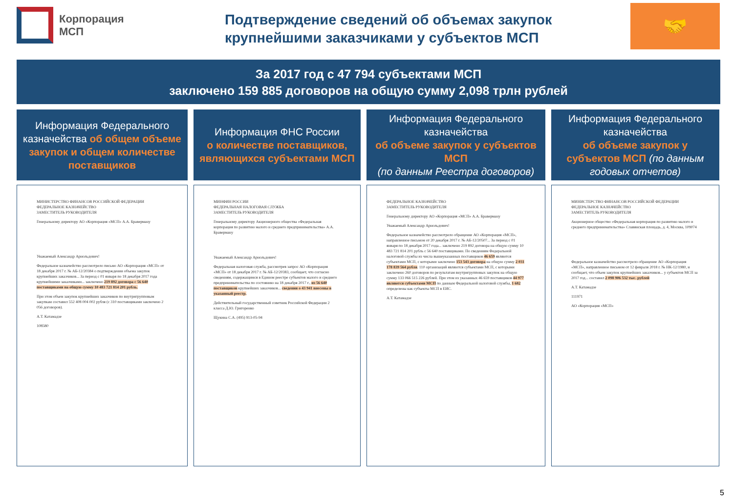Корпорация
МСП
Подтверждение сведений об объемах закупок
крупнейшими заказчиками у субъектов МСП
🤝
За 2017 год с 47 794 субъектами МСП
заключено 159 885 договоров на общую сумму 2,098 трлн рублей
Информация Федерального казначейства об общем объеме закупок и общем количестве поставщиков
Информация ФНС России
о количестве поставщиков, являющихся субъектами МСП
Информация Федерального казначейства
об объеме закупок у субъектов МСП
(по данным Реестра договоров)
Информация Федерального казначейства
об объеме закупок у субъектов МСП (по данным годовых отчетов)
МИНИСТЕРСТВО ФИНАНСОВ РОССИЙСКОЙ ФЕДЕРАЦИИ
ФЕДЕРАЛЬНОЕ КАЗНАЧЕЙСТВО
ЗАМЕСТИТЕЛЬ РУКОВОДИТЕЛЯ
Генеральному директору АО «Корпорация «МСП» А.А. Браверману
Уважаемый Александр Арнольдович!
Федеральное казначейство рассмотрело письмо АО «Корпорация «МСП» от 18 декабря 2017 г. № АБ-12/20384 о подтверждении объема закупок крупнейших заказчиков... За период с 01 января по 18 декабря 2017 года крупнейшими заказчиками... заключено 219 892 договора с 56 640 поставщиками на общую сумму 10 483 721 814 201 рубль.
При этом объем закупок крупнейших заказчиков по внутригрупповым закупкам составил 552 408 004 002 рубля (с 310 поставщиками заключено 2 056 договоров).
А.Т. Катамадзе
108580
МИНФИН РОССИИ
ФЕДЕРАЛЬНАЯ НАЛОГОВАЯ СЛУЖБА
ЗАМЕСТИТЕЛЬ РУКОВОДИТЕЛЯ
Генеральному директору Акционерного общества «Федеральная корпорация по развитию малого и среднего предпринимательства» А.А. Браверману
Уважаемый Александр Арнольдович!
Федеральная налоговая служба, рассмотрев запрос АО «Корпорация «МСП» от 18 декабря 2017 г. № АБ-12/20383, сообщает, что согласно сведениям, содержащимся в Едином реестре субъектов малого и среднего предпринимательства по состоянию на 18 декабря 2017 г., из 56 640 поставщиков крупнейших заказчиков... сведения о 43 941 внесены в указанный реестр.
Действительный государственный советник Российской Федерации 2 класса Д.Ю. Григоренко
Щукина С.А. (495) 913-05-94
ФЕДЕРАЛЬНОЕ КАЗНАЧЕЙСТВО
ЗАМЕСТИТЕЛЬ РУКОВОДИТЕЛЯ
Генеральному директору АО «Корпорация «МСП» А.А. Браверману
Уважаемый Александр Арнольдович!
Федеральное казначейство рассмотрело обращение АО «Корпорация «МСП», направленное письмом от 20 декабря 2017 г. № АБ-12/20507... За период с 01 января по 18 декабря 2017 года... заключено 219 892 договора на общую сумму 10 483 721 814 201 рубль с 56 640 поставщиками. По сведениям Федеральной налоговой службы из числа вышеуказанных поставщиков 46 659 являются субъектами МСП, с которыми заключено 153 543 договора на общую сумму 2 031 178 839 564 рубля. 110 организаций являются субъектами МСП, с которыми заключено 260 договоров по результатам внутригрупповых закупок на общую сумму 133 066 515 226 рублей. При этом из указанных 46 659 поставщиков 44 977 являются субъектами МСП по данным Федеральной налоговой службы, 1 682 определены как субъекты МСП в ЕИС.
А.Т. Катамадзе
МИНИСТЕРСТВО ФИНАНСОВ РОССИЙСКОЙ ФЕДЕРАЦИИ
ФЕДЕРАЛЬНОЕ КАЗНАЧЕЙСТВО
ЗАМЕСТИТЕЛЬ РУКОВОДИТЕЛЯ
Акционерное общество «Федеральная корпорация по развитию малого и среднего предпринимательства» Славянская площадь, д. 4, Москва, 109074
Федеральное казначейство рассмотрело обращение АО «Корпорация «МСП», направленное письмом от 12 февраля 2018 г. № НК-12/1980, и сообщает, что объем закупок крупнейших заказчиков... у субъектов МСП за 2017 год... составил 2 098 906 532 тыс. рублей
А.Т. Катамадзе
111971
АО «Корпорация «МСП»
5